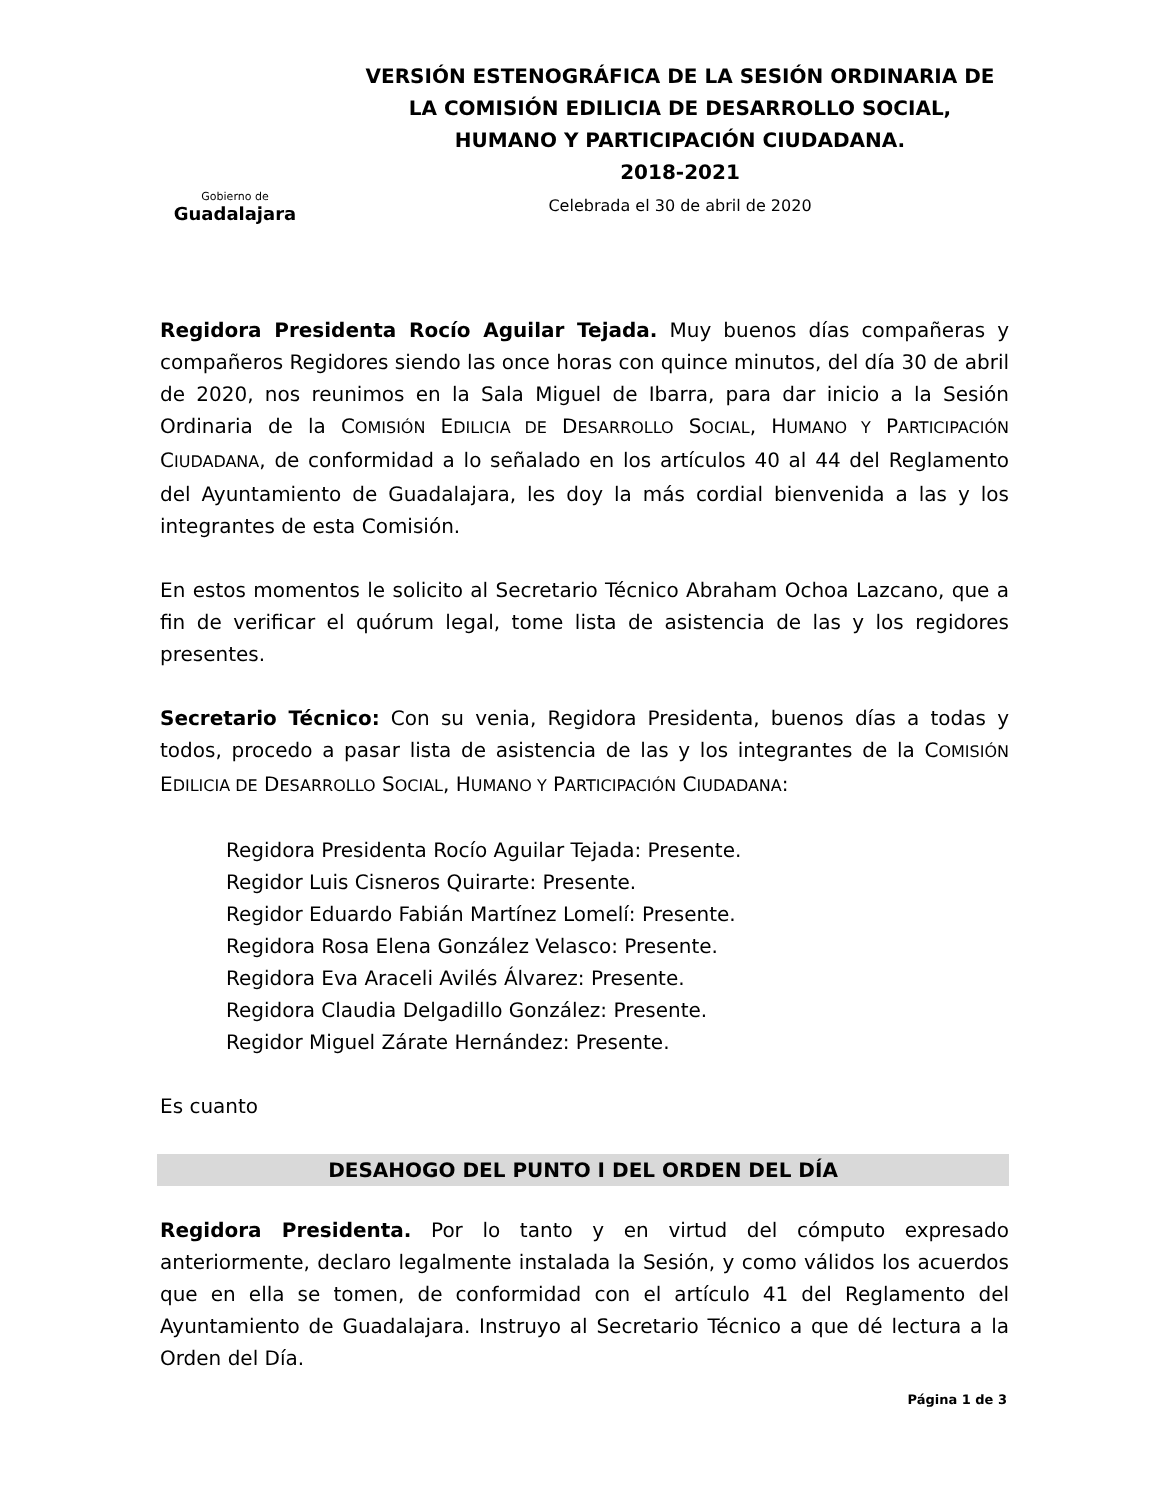Gobierno de
Guadalajara
VERSIÓN ESTENOGRÁFICA DE LA SESIÓN ORDINARIA DE
LA COMISIÓN EDILICIA DE DESARROLLO SOCIAL,
HUMANO Y PARTICIPACIÓN CIUDADANA.
2018-2021
Celebrada el 30 de abril de 2020
Regidora Presidenta Rocío Aguilar Tejada. Muy buenos días compañeras y compañeros Regidores siendo las once horas con quince minutos, del día 30 de abril de 2020, nos reunimos en la Sala Miguel de Ibarra, para dar inicio a la Sesión Ordinaria de la COMISIÓN EDILICIA DE DESARROLLO SOCIAL, HUMANO Y PARTICIPACIÓN CIUDADANA, de conformidad a lo señalado en los artículos 40 al 44 del Reglamento del Ayuntamiento de Guadalajara, les doy la más cordial bienvenida a las y los integrantes de esta Comisión.
En estos momentos le solicito al Secretario Técnico Abraham Ochoa Lazcano, que a fin de verificar el quórum legal, tome lista de asistencia de las y los regidores presentes.
Secretario Técnico: Con su venia, Regidora Presidenta, buenos días a todas y todos, procedo a pasar lista de asistencia de las y los integrantes de la COMISIÓN EDILICIA DE DESARROLLO SOCIAL, HUMANO Y PARTICIPACIÓN CIUDADANA:
Regidora Presidenta Rocío Aguilar Tejada: Presente.
Regidor Luis Cisneros Quirarte: Presente.
Regidor Eduardo Fabián Martínez Lomelí: Presente.
Regidora Rosa Elena González Velasco: Presente.
Regidora Eva Araceli Avilés Álvarez: Presente.
Regidora Claudia Delgadillo González: Presente.
Regidor Miguel Zárate Hernández: Presente.
Es cuanto
DESAHOGO DEL PUNTO I DEL ORDEN DEL DÍA
Regidora Presidenta. Por lo tanto y en virtud del cómputo expresado anteriormente, declaro legalmente instalada la Sesión, y como válidos los acuerdos que en ella se tomen, de conformidad con el artículo 41 del Reglamento del Ayuntamiento de Guadalajara. Instruyo al Secretario Técnico a que dé lectura a la Orden del Día.
Página 1 de 3